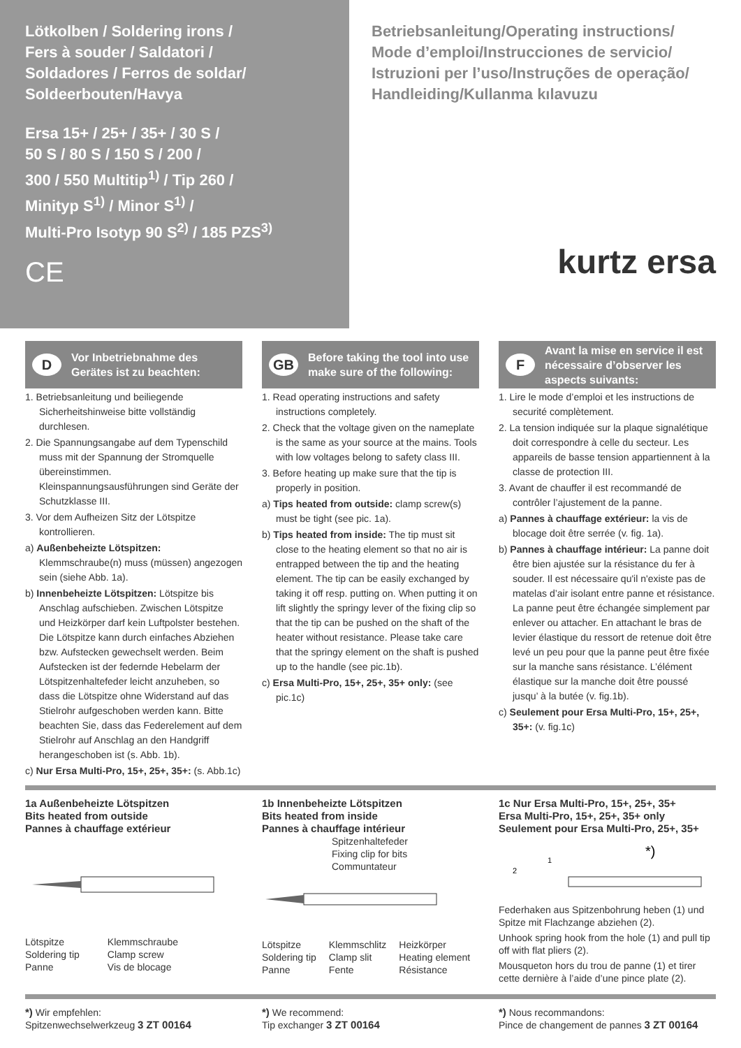Lötkolben / Soldering irons /
Fers à souder / Saldatori /
Soldadores / Ferros de soldar/
Soldeerbouten/Havya
Ersa 15+ / 25+ / 35+ / 30 S /
50 S / 80 S / 150 S / 200 /
300 / 550 Multitip<sup>1)</sup> / Tip 260 /
Minityp S<sup>1)</sup> / Minor S<sup>1)</sup> /
Multi-Pro Isotyp 90 S<sup>2)</sup> / 185 PZS<sup>3)</sup>
CE
Betriebsanleitung/Operating instructions/
Mode d’emploi/Instrucciones de servicio/
Istruzioni per l’uso/Instruções de operação/
Handleiding/Kullanma kılavuzu
kurtz ersa
D Vor Inbetriebnahme des Gerätes ist zu beachten:
1. Betriebsanleitung und beiliegende Sicherheitshinweise bitte vollständig durchlesen.
2. Die Spannungsangabe auf dem Typenschild muss mit der Spannung der Stromquelle übereinstimmen. Kleinspannungsausführungen sind Geräte der Schutzklasse III.
3. Vor dem Aufheizen Sitz der Lötspitze kontrollieren.
a) Außenbeheizte Lötspitzen: Klemmschraube(n) muss (müssen) angezogen sein (siehe Abb. 1a).
b) Innenbeheizte Lötspitzen: Lötspitze bis Anschlag aufschieben. Zwischen Lötspitze und Heizkörper darf kein Luftpolster bestehen. Die Lötspitze kann durch einfaches Abziehen bzw. Aufstecken gewechselt werden. Beim Aufstecken ist der federnde Hebelarm der Lötspitzenhaltefeder leicht anzuheben, so dass die Lötspitze ohne Widerstand auf das Stielrohr aufgeschoben werden kann. Bitte beachten Sie, dass das Federelement auf dem Stielrohr auf Anschlag an den Handgriff herangeschoben ist (s. Abb. 1b).
c) Nur Ersa Multi-Pro, 15+, 25+, 35+: (s. Abb.1c)
GB Before taking the tool into use make sure of the following:
1. Read operating instructions and safety instructions completely.
2. Check that the voltage given on the nameplate is the same as your source at the mains. Tools with low voltages belong to safety class III.
3. Before heating up make sure that the tip is properly in position.
a) Tips heated from outside: clamp screw(s) must be tight (see pic. 1a).
b) Tips heated from inside: The tip must sit close to the heating element so that no air is entrapped between the tip and the heating element. The tip can be easily exchanged by taking it off resp. putting on. When putting it on lift slightly the springy lever of the fixing clip so that the tip can be pushed on the shaft of the heater without resistance. Please take care that the springy element on the shaft is pushed up to the handle (see pic.1b).
c) Ersa Multi-Pro, 15+, 25+, 35+ only: (see pic.1c)
F Avant la mise en service il est nécessaire d’observer les aspects suivants:
1. Lire le mode d’emploi et les instructions de securité complètement.
2. La tension indiquée sur la plaque signalétique doit correspondre à celle du secteur. Les appareils de basse tension appartiennent à la classe de protection III.
3. Avant de chauffer il est recommandé de contrôler l’ajustement de la panne.
a) Pannes à chauffage extérieur: la vis de blocage doit être serrée (v. fig. 1a).
b) Pannes à chauffage intérieur: La panne doit être bien ajustée sur la résistance du fer à souder. Il est nécessaire qu'il n'existe pas de matelas d’air isolant entre panne et résistance. La panne peut être échangée simplement par enlever ou attacher. En attachant le bras de levier élastique du ressort de retenue doit être levé un peu pour que la panne peut être fixée sur la manche sans résistance. L’élément élastique sur la manche doit être poussé jusqu’ à la butée (v. fig.1b).
c) Seulement pour Ersa Multi-Pro, 15+, 25+, 35+: (v. fig.1c)
1a Außenbeheizte Lötspitzen
Bits heated from outside
Pannes à chauffage extérieur
Lötspitze
Soldering tip
Panne
Klemmschraube
Clamp screw
Vis de blocage
1b Innenbeheizte Lötspitzen
Bits heated from inside
Pannes à chauffage intérieur
Spitzenhaltefeder
Fixing clip for bits
Communtateur
Lötspitze
Soldering tip
Panne
Klemmschlitz
Clamp slit
Fente
Heizkörper
Heating element
Résistance
1c Nur Ersa Multi-Pro, 15+, 25+, 35+
Ersa Multi-Pro, 15+, 25+, 35+ only
Seulement pour Ersa Multi-Pro, 25+, 35+
*)
2
1
Federhaken aus Spitzenbohrung heben (1) und Spitze mit Flachzange abziehen (2).
Unhook spring hook from the hole (1) and pull tip off with flat pliers (2).
Mousqueton hors du trou de panne (1) et tirer cette dernière à l’aide d’une pince plate (2).
*) Wir empfehlen:
Spitzenwechselwerkzeug 3 ZT 00164
*) We recommend:
Tip exchanger 3 ZT 00164
*) Nous recommandons:
Pince de changement de pannes 3 ZT 00164